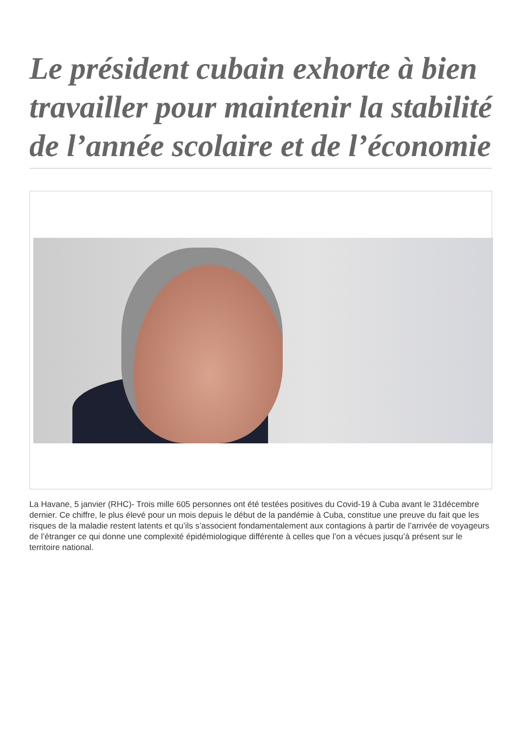Le président cubain exhorte à bien travailler pour maintenir la stabilité de l’année scolaire et de l’économie
La Havane, 5 janvier (RHC)- Trois mille 605 personnes ont été testées positives du Covid-19 à Cuba avant le 31décembre dernier. Ce chiffre, le plus élevé pour un mois depuis le début de la pandémie à Cuba, constitue une preuve du fait que les risques de la maladie restent latents et qu’ils s’associent fondamentalement aux contagions à partir de l’arrivée de voyageurs de l’étranger ce qui donne une complexité épidémiologique différente à celles que l’on a vécues jusqu’à présent sur le territoire national.